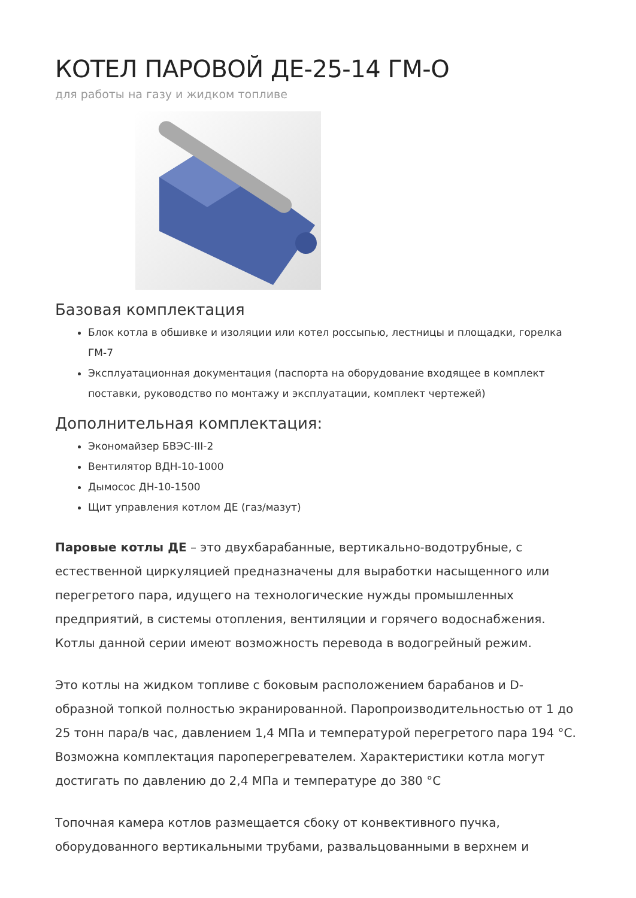КОТЕЛ ПАРОВОЙ ДЕ-25-14 ГМ-О
для работы на газу и жидком топливе
Базовая комплектация
Блок котла в обшивке и изоляции или котел россыпью, лестницы и площадки, горелка ГМ-7
Эксплуатационная документация (паспорта на оборудование входящее в комплект поставки, руководство по монтажу и эксплуатации, комплект чертежей)
Дополнительная комплектация:
Экономайзер БВЭС-III-2
Вентилятор ВДН-10-1000
Дымосос ДН-10-1500
Щит управления котлом ДЕ (газ/мазут)
Паровые котлы ДЕ – это двухбарабанные, вертикально-водотрубные, с естественной циркуляцией предназначены для выработки насыщенного или перегретого пара, идущего на технологические нужды промышленных предприятий, в системы отопления, вентиляции и горячего водоснабжения. Котлы данной серии имеют возможность перевода в водогрейный режим.
Это котлы на жидком топливе с боковым расположением барабанов и D-образной топкой полностью экранированной. Паропроизводительностью от 1 до 25 тонн пара/в час, давлением 1,4 МПа и температурой перегретого пара 194 °С. Возможна комплектация пароперегревателем. Характеристики котла могут достигать по давлению до 2,4 МПа и температуре до 380 °С
Топочная камера котлов размещается сбоку от конвективного пучка, оборудованного вертикальными трубами, развальцованными в верхнем и